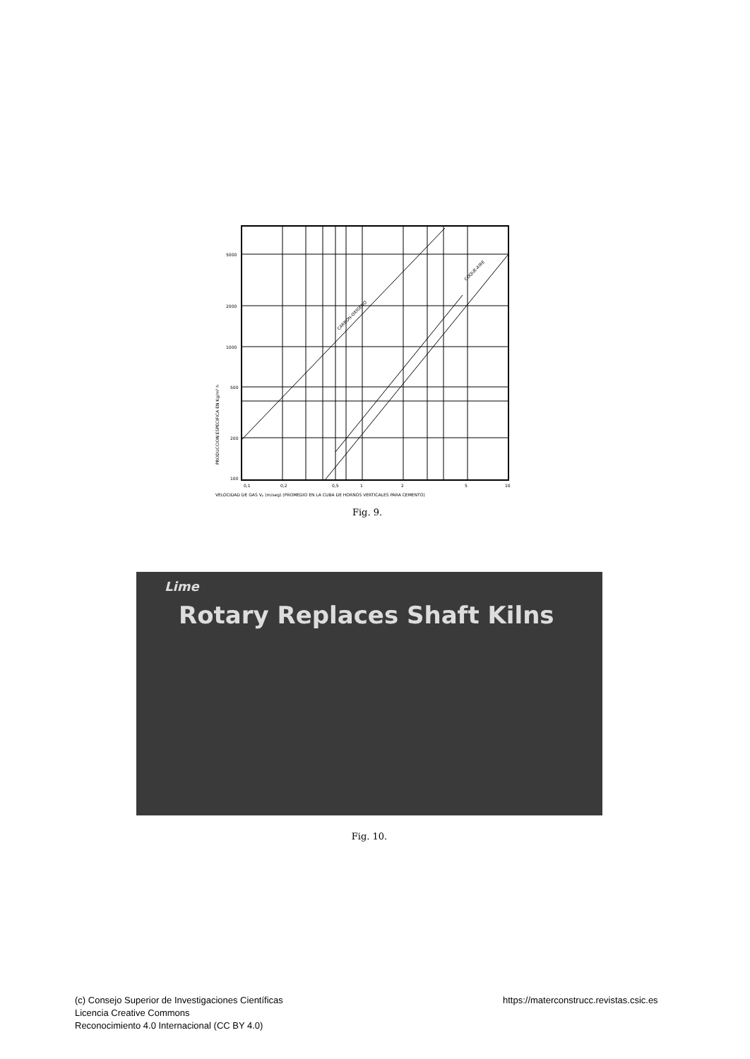5000
2000
1000
500
200
100
0,1
0,2
0,5
1
2
5
10
CARBON-OXIGENO
COQUE-AIRE
PRODUCCION ESPECIFICA EN Kg/m² h
VELOCIDAD DE GAS Vₚ (m/seg) (PROMEDIO EN LA CUBA DE HORNOS VERTICALES PARA CEMENTO)
Fig. 9.
Lime
Rotary Replaces Shaft Kilns
Fig. 10.
(c) Consejo Superior de Investigaciones Científicas
Licencia Creative Commons
Reconocimiento 4.0 Internacional (CC BY 4.0)
https://materconstrucc.revistas.csic.es